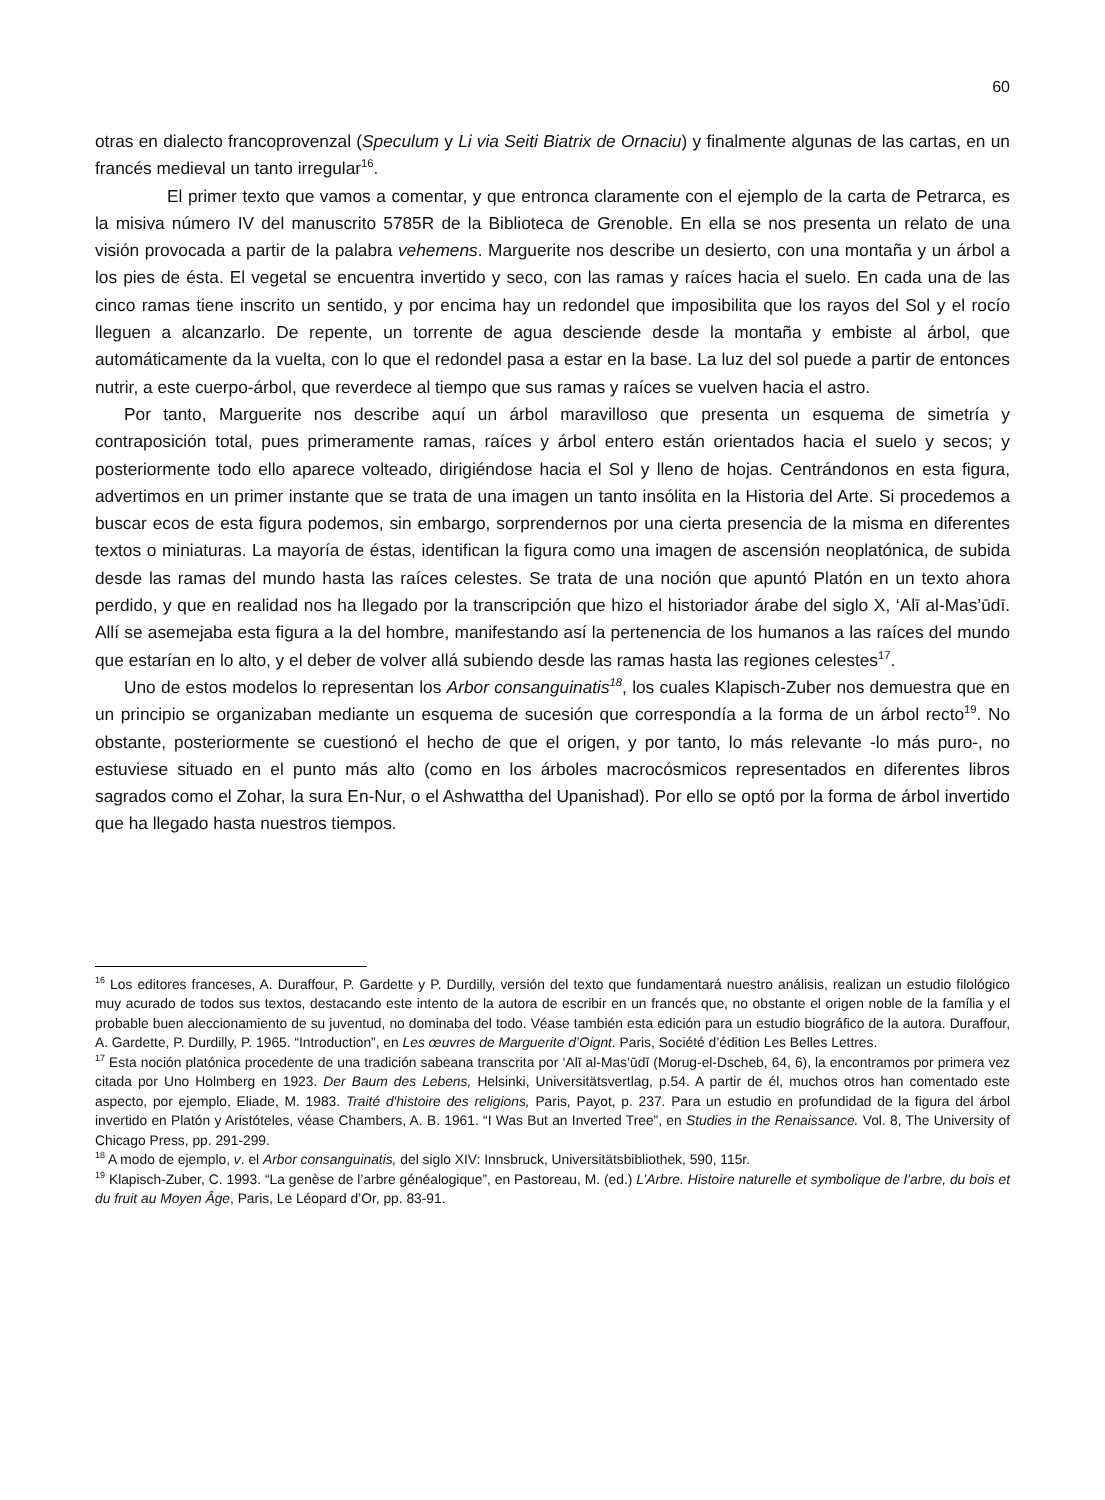60
otras en dialecto francoprovenzal (Speculum y Li via Seiti Biatrix de Ornaciu) y finalmente algunas de las cartas, en un francés medieval un tanto irregular<sup>16</sup>.
El primer texto que vamos a comentar, y que entronca claramente con el ejemplo de la carta de Petrarca, es la misiva número IV del manuscrito 5785R de la Biblioteca de Grenoble. En ella se nos presenta un relato de una visión provocada a partir de la palabra vehemens. Marguerite nos describe un desierto, con una montaña y un árbol a los pies de ésta. El vegetal se encuentra invertido y seco, con las ramas y raíces hacia el suelo. En cada una de las cinco ramas tiene inscrito un sentido, y por encima hay un redondel que imposibilita que los rayos del Sol y el rocío lleguen a alcanzarlo. De repente, un torrente de agua desciende desde la montaña y embiste al árbol, que automáticamente da la vuelta, con lo que el redondel pasa a estar en la base. La luz del sol puede a partir de entonces nutrir, a este cuerpo-árbol, que reverdece al tiempo que sus ramas y raíces se vuelven hacia el astro.
Por tanto, Marguerite nos describe aquí un árbol maravilloso que presenta un esquema de simetría y contraposición total, pues primeramente ramas, raíces y árbol entero están orientados hacia el suelo y secos; y posteriormente todo ello aparece volteado, dirigiéndose hacia el Sol y lleno de hojas. Centrándonos en esta figura, advertimos en un primer instante que se trata de una imagen un tanto insólita en la Historia del Arte. Si procedemos a buscar ecos de esta figura podemos, sin embargo, sorprendernos por una cierta presencia de la misma en diferentes textos o miniaturas. La mayoría de éstas, identifican la figura como una imagen de ascensión neoplatónica, de subida desde las ramas del mundo hasta las raíces celestes. Se trata de una noción que apuntó Platón en un texto ahora perdido, y que en realidad nos ha llegado por la transcripción que hizo el historiador árabe del siglo X, ‘Alī al-Mas’ūdī. Allí se asemejaba esta figura a la del hombre, manifestando así la pertenencia de los humanos a las raíces del mundo que estarían en lo alto, y el deber de volver allá subiendo desde las ramas hasta las regiones celestes<sup>17</sup>.
Uno de estos modelos lo representan los Arbor consanguinatis<sup>18</sup>, los cuales Klapisch-Zuber nos demuestra que en un principio se organizaban mediante un esquema de sucesión que correspondía a la forma de un árbol recto<sup>19</sup>. No obstante, posteriormente se cuestionó el hecho de que el origen, y por tanto, lo más relevante -lo más puro-, no estuviese situado en el punto más alto (como en los árboles macrocósmicos representados en diferentes libros sagrados como el Zohar, la sura En-Nur, o el Ashwattha del Upanishad). Por ello se optó por la forma de árbol invertido que ha llegado hasta nuestros tiempos.
<sup>16</sup> Los editores franceses, A. Duraffour, P. Gardette y P. Durdilly, versión del texto que fundamentará nuestro análisis, realizan un estudio filológico muy acurado de todos sus textos, destacando este intento de la autora de escribir en un francés que, no obstante el origen noble de la família y el probable buen aleccionamiento de su juventud, no dominaba del todo. Véase también esta edición para un estudio biográfico de la autora. Duraffour, A. Gardette, P. Durdilly, P. 1965. “Introduction”, en Les œuvres de Marguerite d’Oignt. Paris, Société d’édition Les Belles Lettres.
<sup>17</sup> Esta noción platónica procedente de una tradición sabeana transcrita por ‘Alī al-Mas’ūdī (Morug-el-Dscheb, 64, 6), la encontramos por primera vez citada por Uno Holmberg en 1923. Der Baum des Lebens, Helsinki, Universitätsvertlag, p.54. A partir de él, muchos otros han comentado este aspecto, por ejemplo, Eliade, M. 1983. Traité d'histoire des religions, Paris, Payot, p. 237. Para un estudio en profundidad de la figura del árbol invertido en Platón y Aristóteles, véase Chambers, A. B. 1961. “I Was But an Inverted Tree”, en Studies in the Renaissance. Vol. 8, The University of Chicago Press, pp. 291-299.
<sup>18</sup> A modo de ejemplo, v. el Arbor consanguinatis, del siglo XIV: Innsbruck, Universitätsbibliothek, 590, 115r.
<sup>19</sup> Klapisch-Zuber, C. 1993. “La genèse de l’arbre généalogique”, en Pastoreau, M. (ed.) L’Arbre. Histoire naturelle et symbolique de l’arbre, du bois et du fruit au Moyen Âge, Paris, Le Léopard d’Or, pp. 83-91.